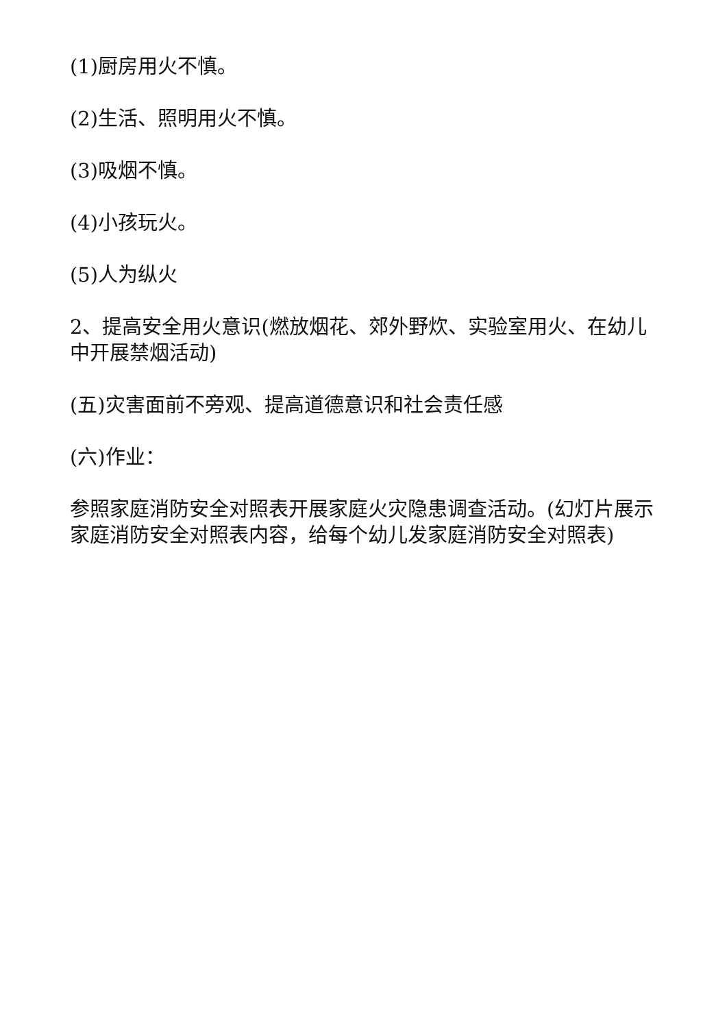(1)厨房用火不慎。
(2)生活、照明用火不慎。
(3)吸烟不慎。
(4)小孩玩火。
(5)人为纵火
2、提高安全用火意识(燃放烟花、郊外野炊、实验室用火、在幼儿中开展禁烟活动)
(五)灾害面前不旁观、提高道德意识和社会责任感
(六)作业：
参照家庭消防安全对照表开展家庭火灾隐患调查活动。(幻灯片展示家庭消防安全对照表内容，给每个幼儿发家庭消防安全对照表)